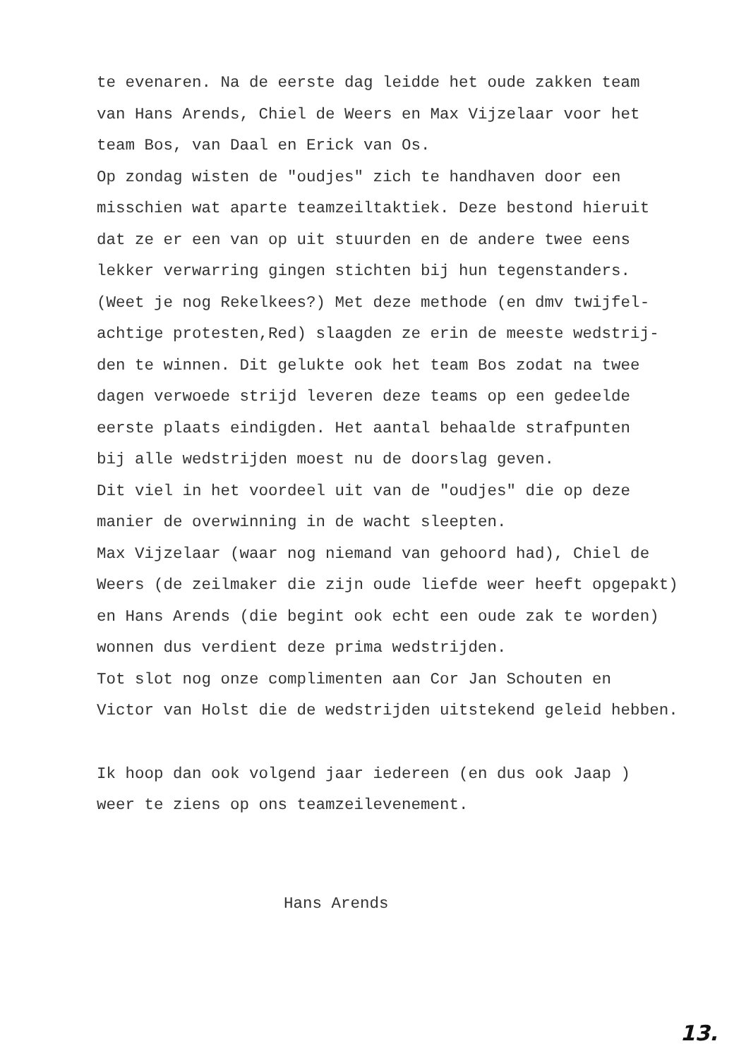te evenaren. Na de eerste dag leidde het oude zakken team
van Hans Arends, Chiel de Weers en Max Vijzelaar voor het
team Bos, van Daal en Erick van Os.
Op zondag wisten de "oudjes" zich te handhaven door een
misschien wat aparte teamzeiltaktiek. Deze bestond hieruit
dat ze er een van op uit stuurden en de andere twee eens
lekker verwarring gingen stichten bij hun tegenstanders.
(Weet je nog Rekelkees?) Met deze methode (en dmv twijfel-
achtige protesten,Red) slaagden ze erin de meeste wedstrij-
den te winnen. Dit gelukte ook het team Bos zodat na twee
dagen verwoede strijd leveren deze teams op een gedeelde
eerste plaats eindigden. Het aantal behaalde strafpunten
bij alle wedstrijden moest nu de doorslag geven.
Dit viel in het voordeel uit van de "oudjes" die op deze
manier de overwinning in de wacht sleepten.
Max Vijzelaar (waar nog niemand van gehoord had), Chiel de
Weers (de zeilmaker die zijn oude liefde weer heeft opgepakt)
en Hans Arends (die begint ook echt een oude zak te worden)
wonnen dus verdient deze prima wedstrijden.
Tot slot nog onze complimenten aan Cor Jan Schouten en
Victor van Holst die de wedstrijden uitstekend geleid hebben.
Ik hoop dan ook volgend jaar iedereen (en dus ook Jaap )
weer te ziens op ons teamzeilevenement.
Hans Arends
13.